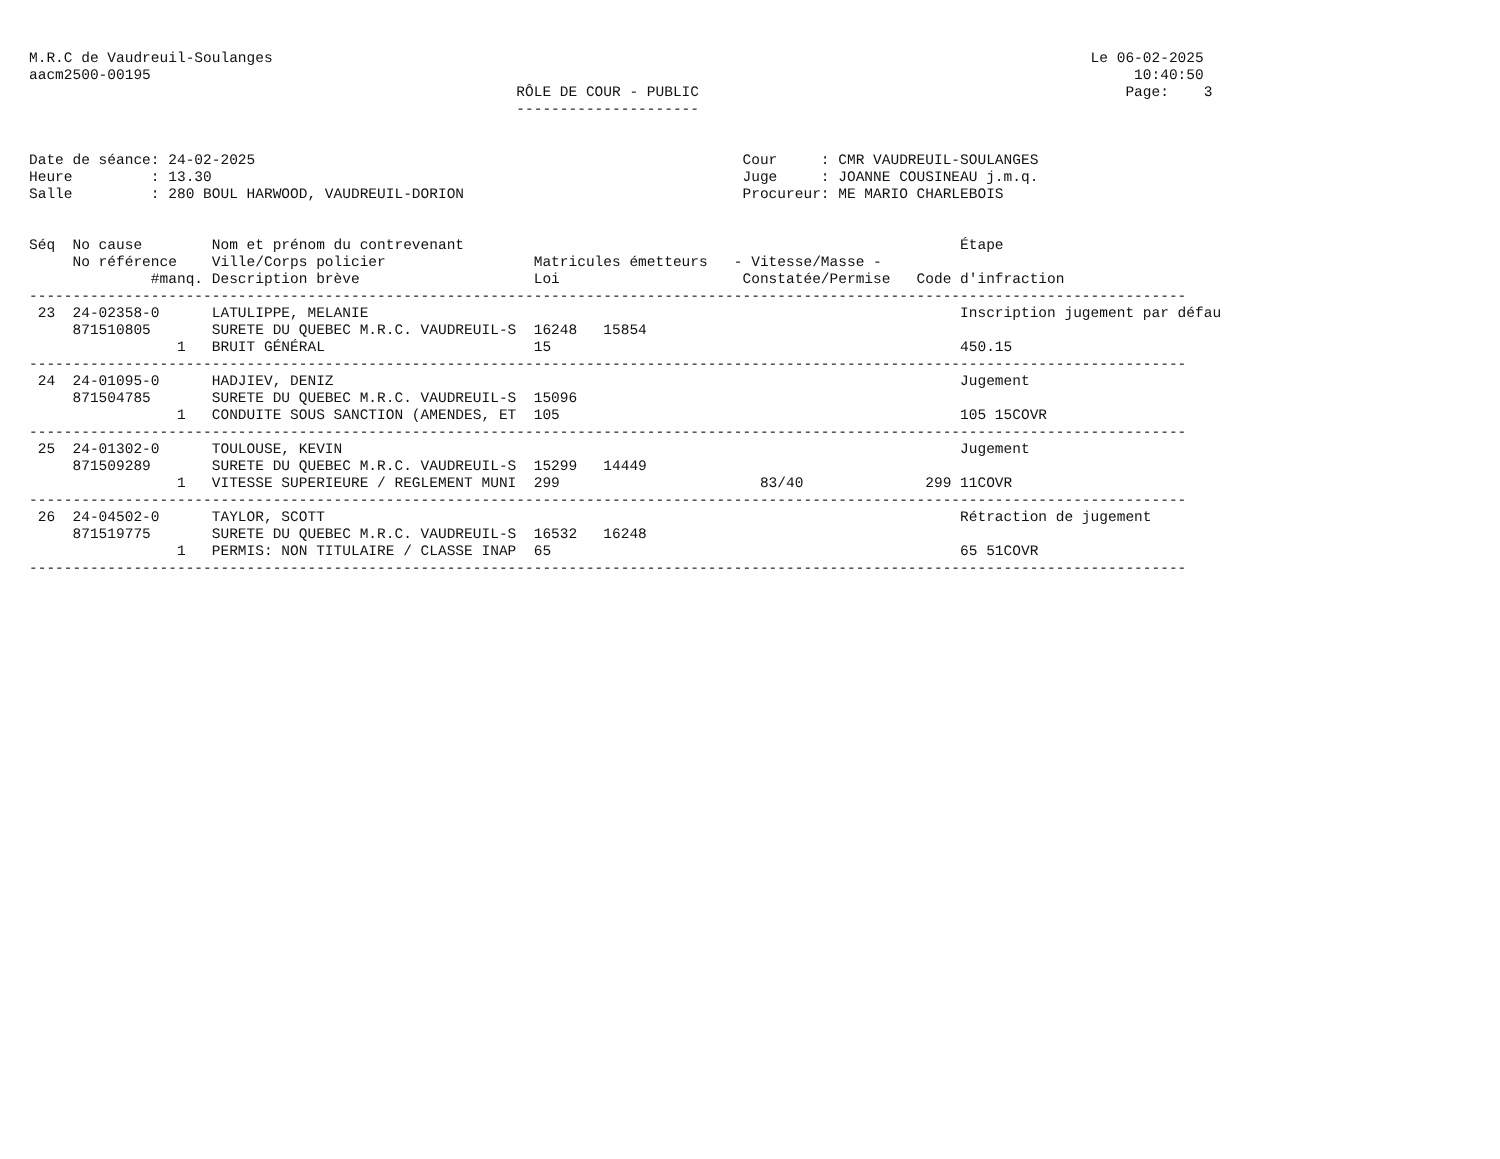M.R.C de Vaudreuil-Soulanges                                                                                              Le 06-02-2025
aacm2500-00195                                                                                                                 10:40:50
                                                        RÔLE DE COUR - PUBLIC                                                 Page:    3
                                                        ---------------------


Date de séance: 24-02-2025                                                        Cour     : CMR VAUDREUIL-SOULANGES
Heure         : 13.30                                                             Juge     : JOANNE COUSINEAU j.m.q.
Salle         : 280 BOUL HARWOOD, VAUDREUIL-DORION                                Procureur: ME MARIO CHARLEBOIS


Séq  No cause        Nom et prénom du contrevenant                                                         Étape
     No référence    Ville/Corps policier                 Matricules émetteurs   - Vitesse/Masse -
              #manq. Description brève                    Loi                     Constatée/Permise   Code d'infraction
-------------------------------------------------------------------------------------------------------------------------------------
 23  24-02358-0      LATULIPPE, MELANIE                                                                    Inscription jugement par défau
     871510805       SURETE DU QUEBEC M.R.C. VAUDREUIL-S  16248   15854
                 1   BRUIT GÉNÉRAL                        15                                               450.15
-------------------------------------------------------------------------------------------------------------------------------------
 24  24-01095-0      HADJIEV, DENIZ                                                                        Jugement
     871504785       SURETE DU QUEBEC M.R.C. VAUDREUIL-S  15096
                 1   CONDUITE SOUS SANCTION (AMENDES, ET  105                                              105 15COVR
-------------------------------------------------------------------------------------------------------------------------------------
 25  24-01302-0      TOULOUSE, KEVIN                                                                       Jugement
     871509289       SURETE DU QUEBEC M.R.C. VAUDREUIL-S  15299   14449
                 1   VITESSE SUPERIEURE / REGLEMENT MUNI  299                       83/40              299 11COVR
-------------------------------------------------------------------------------------------------------------------------------------
 26  24-04502-0      TAYLOR, SCOTT                                                                         Rétraction de jugement
     871519775       SURETE DU QUEBEC M.R.C. VAUDREUIL-S  16532   16248
                 1   PERMIS: NON TITULAIRE / CLASSE INAP  65                                               65 51COVR
-------------------------------------------------------------------------------------------------------------------------------------